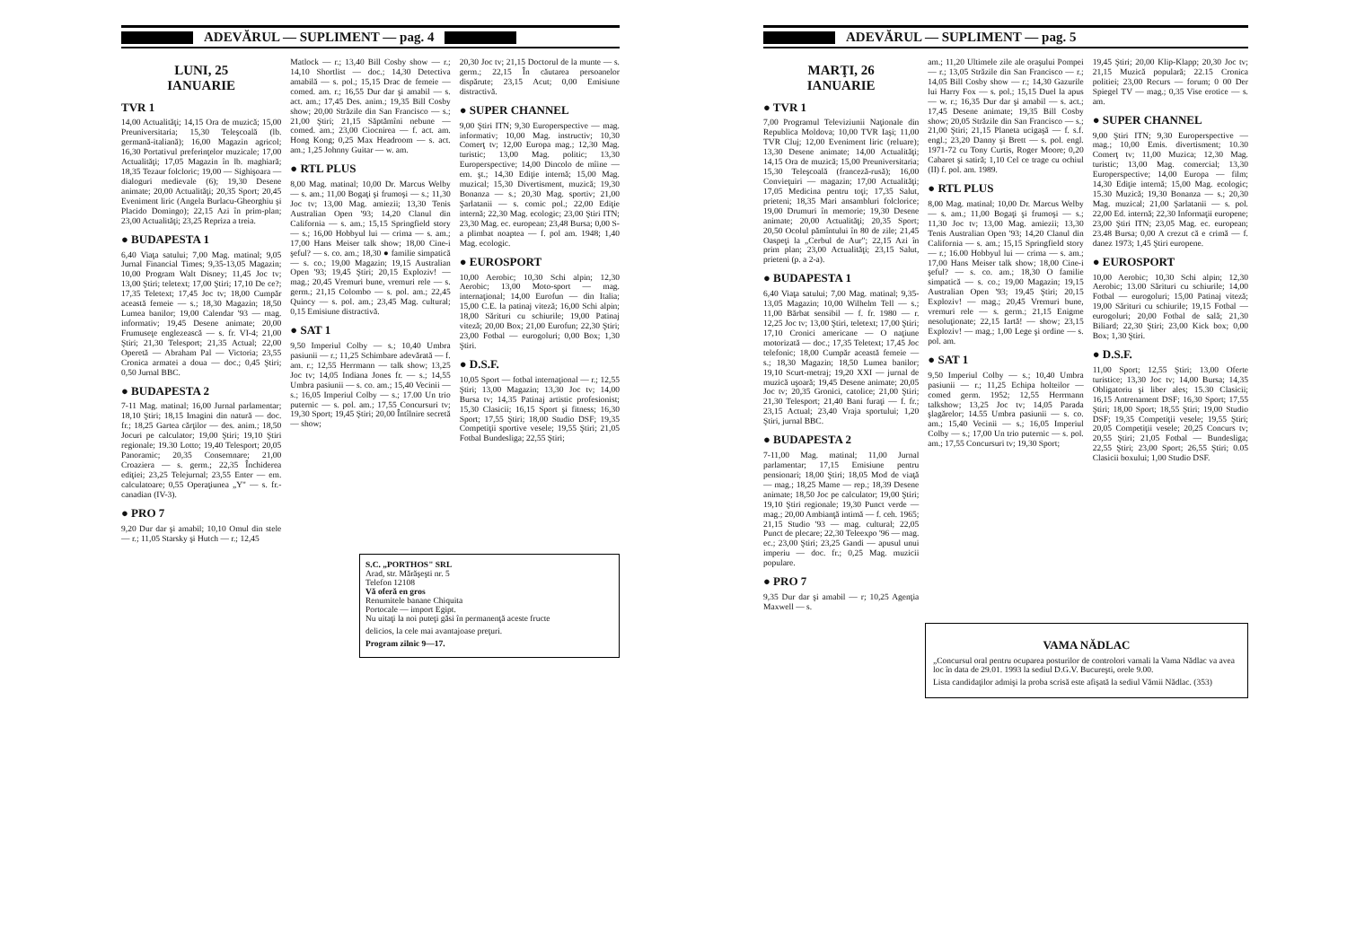ADEVĂRUL — SUPLIMENT — pag. 4
LUNI, 25
IANUARIE
TVR 1
14,00 Actualităţi; 14,15 Ora de muzică; 15,00 Preuniversitaria; 15,30 Teleşcoală (lb. germană-italiană); 16,00 Magazin agricol; 16,30 Portativul preferinţelor muzicale; 17,00 Actualităţi; 17,05 Magazin în lb. maghiară; 18,35 Tezaur folcloric; 19,00 — Sighişoara — dialoguri medievale (6); 19,30 Desene animate; 20,00 Actualităţi; 20,35 Sport; 20,45 Eveniment liric (Angela Burlacu-Gheorghiu şi Placido Domingo); 22,15 Azi în prim-plan; 23,00 Actualităţi; 23,25 Repriza a treia.
● BUDAPESTA 1
6,40 Viaţa satului; 7,00 Mag. matinal; 9,05 Jurnal Financial Times; 9,35-13,05 Magazin; 10,00 Program Walt Disney; 11,45 Joc tv; 13,00 Ştiri; teletext; 17,00 Ştiri; 17,10 De ce?; 17,35 Teletext; 17,45 Joc tv; 18,00 Cumpăr această femeie — s.; 18,30 Magazin; 18,50 Lumea banilor; 19,00 Calendar '93 — mag. informativ; 19,45 Desene animate; 20,00 Frumuseţe englezească — s. fr. VI-4; 21,00 Ştiri; 21,30 Telesport; 21,35 Actual; 22,00 Operetă — Abraham Pal — Victoria; 23,55 Cronica armatei a doua — doc.; 0,45 Ştiri; 0,50 Jurnal BBC.
● BUDAPESTA 2
7-11 Mag. matinal; 16,00 Jurnal parlamentar; 18,10 Ştiri; 18,15 Imagini din natură — doc. fr.; 18,25 Gartea cărţilor — des. anim.; 18,50 Jocuri pe calculator; 19,00 Ştiri; 19,10 Ştiri regionale; 19.30 Lotto; 19,40 Telesport; 20,05 Panoramic; 20,35 Consemnare; 21,00 Croaziera — s. germ.; 22,35 Închiderea ediţiei; 23,25 Telejurnal; 23,55 Enter — em. calculatoare; 0,55 Operaţiunea „Y" — s. fr.-canadian (IV-3).
● PRO 7
9,20 Dur dar şi amabil; 10,10 Omul din stele — r.; 11,05 Starsky şi Hutch — r.; 12,45
Matlock — r.; 13,40 Bill Cosby show — r.; 14,10 Shortlist — doc.; 14,30 Detectiva amabilă — s. pol.; 15,15 Drac de femeie — comed. am. r.; 16,55 Dur dar şi amabil — s. act. am.; 17,45 Des. anim.; 19,35 Bill Cosby show; 20,00 Străzile din San Francisco — s.; 21,00 Ştiri; 21,15 Săptămîni nebune — comed. am.; 23,00 Ciocnirea — f. act. am. Hong Kong; 0,25 Max Headroom — s. act. am.; 1,25 Johnny Guitar — w. am.
● RTL PLUS
8,00 Mag. matinal; 10,00 Dr. Marcus Welby — s. am.; 11,00 Bogaţi şi frumoşi — s.; 11,30 Joc tv; 13,00 Mag. amiezii; 13,30 Tenis Australian Open '93; 14,20 Clanul din California — s. am.; 15,15 Springfield story — s.; 16,00 Hobbyul lui — crima — s. am.; 17,00 Hans Meiser talk show; 18,00 Cine-i şeful? — s. co. am.; 18,30 ● familie simpatică — s. co.; 19,00 Magazin; 19,15 Australian Open '93; 19,45 Ştiri; 20,15 Exploziv! — mag.; 20,45 Vremuri bune, vremuri rele — s. germ.; 21,15 Colombo — s. pol. am.; 22,45 Quincy — s. pol. am.; 23,45 Mag. cultural; 0,15 Emisiune distractivă.
● SAT 1
9,50 Imperiul Colby — s.; 10,40 Umbra pasiunii — r.; 11,25 Schimbare adevărată — f. am. r.; 12,55 Herrmann — talk show; 13,25 Joc tv; 14,05 Indiana Jones fr. — s.; 14,55 Umbra pasiunii — s. co. am.; 15,40 Vecinii — s.; 16,05 Imperiul Colby — s.; 17.00 Un trio puternic — s. pol. am.; 17,55 Concursuri tv; 19,30 Sport; 19,45 Ştiri; 20,00 Întîlnire secretă — show;
20,30 Joc tv; 21,15 Doctorul de la munte — s. germ.; 22,15 În căutarea persoanelor dispărute; 23,15 Acut; 0,00 Emisiune distractivă.
● SUPER CHANNEL
9,00 Ştiri ITN; 9,30 Europerspective — mag. informativ; 10,00 Mag. instructiv; 10,30 Comerţ tv; 12,00 Europa mag.; 12,30 Mag. turistic; 13,00 Mag. politic; 13,30 Europerspective; 14,00 Dincolo de mîine — em. şt.; 14,30 Ediţie internă; 15,00 Mag. muzical; 15,30 Divertisment, muzică; 19,30 Bonanza — s.; 20,30 Mag. sportiv; 21,00 Şarlatanii — s. comic pol.; 22,00 Ediţie internă; 22,30 Mag. ecologic; 23,00 Ştiri ITN; 23,30 Mag. ec. european; 23,48 Bursa; 0,00 S-a plimbat noaptea — f. pol am. 1948; 1,40 Mag. ecologic.
● EUROSPORT
10,00 Aerobic; 10,30 Schi alpin; 12,30 Aerobic; 13,00 Moto-sport — mag. internaţional; 14,00 Eurofun — din Italia; 15,00 C.E. la patinaj viteză; 16,00 Schi alpin; 18,00 Sărituri cu schiurile; 19,00 Patinaj viteză; 20,00 Box; 21,00 Eurofun; 22,30 Ştiri; 23,00 Fotbal — eurogoluri; 0,00 Box; 1,30 Ştiri.
● D.S.F.
10,05 Sport — fotbal internaţional — r.; 12,55 Ştiri; 13,00 Magazin; 13,30 Joc tv; 14,00 Bursa tv; 14,35 Patinaj artistic profesionist; 15,30 Clasicii; 16,15 Sport şi fitness; 16,30 Sport; 17,55 Ştiri; 18,00 Studio DSF; 19,35 Competiţii sportive vesele; 19,55 Ştiri; 21,05 Fotbal Bundesliga; 22,55 Ştiri;
S.C. „PORTHOS" SRL
Arad, str. Mărăşeşti nr. 5
Telefon 12108
Vă oferă en gros
Renumitele banane Chiquita
Portocale — import Egipt.
Nu uitaţi la noi puteţi găsi în permanenţă aceste fructe
delicios, la cele mai avantajoase preţuri.
Program zilnic 9—17.
ADEVĂRUL — SUPLIMENT — pag. 5
MARŢI, 26
IANUARIE
● TVR 1
7,00 Programul Televiziunii Naţionale din Republica Moldova; 10,00 TVR Iaşi; 11,00 TVR Cluj; 12,00 Eveniment liric (reluare); 13,30 Desene animate; 14,00 Actualităţi; 14,15 Ora de muzică; 15,00 Preuniversitaria; 15,30 Teleşcoală (franceză-rusă); 16,00 Convieţuiri — magazin; 17,00 Actualităţi; 17,05 Medicina pentru toţi; 17,35 Salut, prieteni; 18,35 Mari ansambluri folclorice; 19,00 Drumuri în memorie; 19,30 Desene animate; 20,00 Actualităţi; 20,35 Sport; 20,50 Ocolul pămîntului în 80 de zile; 21,45 Oaspeţi la „Cerbul de Aur"; 22,15 Azi în prim plan; 23,00 Actualităţi; 23,15 Salut, prieteni (p. a 2-a).
● BUDAPESTA 1
6,40 Viaţa satului; 7,00 Mag. matinal; 9,35-13,05 Magazin; 10,00 Wilhelm Tell — s.; 11,00 Bărbat sensibil — f. fr. 1980 — r. 12,25 Joc tv; 13,00 Ştiri, teletext; 17,00 Ştiri; 17,10 Cronici americane — O naţiune motorizată — doc.; 17,35 Teletext; 17,45 Joc telefonic; 18,00 Cumpăr această femeie — s.; 18,30 Magazin; 18,50 Lumea banilor; 19,10 Scurt-metraj; 19,20 XXI — jurnal de muzică uşoară; 19,45 Desene animate; 20,05 Joc tv; 20,35 Gronici, catolice; 21,00 Ştiri; 21,30 Telesport; 21,40 Bani furaţi — f. fr.; 23,15 Actual; 23,40 Vraja sportului; 1,20 Ştiri, jurnal BBC.
● BUDAPESTA 2
7-11,00 Mag. matinal; 11,00 Jurnal parlamentar; 17,15 Emisiune pentru pensionari; 18,00 Ştiri; 18,05 Mod de viaţă — mag.; 18,25 Mame — rep.; 18,39 Desene animate; 18,50 Joc pe calculator; 19,00 Ştiri; 19,10 Ştiri regionale; 19,30 Punct verde — mag.; 20,00 Ambianţă intimă — f. ceh. 1965; 21,15 Studio '93 — mag. cultural; 22,05 Punct de plecare; 22,30 Teleexpo '96 — mag. ec.; 23,00 Ştiri; 23,25 Gandi — apusul unui imperiu — doc. fr.; 0,25 Mag. muzicii populare.
● PRO 7
9,35 Dur dar şi amabil — r; 10,25 Agenţia Maxwell — s.
am.; 11,20 Ultimele zile ale oraşului Pompei — r.; 13,05 Străzile din San Francisco — r.; 14,05 Bill Cosby show — r.; 14,30 Gazurile lui Harry Fox — s. pol.; 15,15 Duel la apus — w. r.; 16,35 Dur dar şi amabil — s. act.; 17,45 Desene animate; 19,35 Bill Cosby show; 20,05 Străzile din San Francisco — s.; 21,00 Ştiri; 21,15 Planeta ucigaşă — f. s.f. engl.; 23,20 Danny şi Brett — s. pol. engl. 1971-72 cu Tony Curtis, Roger Moore; 0,20 Cabaret şi satiră; 1,10 Cel ce trage cu ochiul (II) f. pol. am. 1989.
● RTL PLUS
8,00 Mag. matinal; 10,00 Dr. Marcus Welby — s. am.; 11,00 Bogaţi şi frumoşi — s.; 11,30 Joc tv; 13,00 Mag. amiezii; 13,30 Tenis Australian Open '93; 14,20 Clanul din California — s. am.; 15,15 Springfield story — r.; 16.00 Hobbyul lui — crima — s. am.; 17,00 Hans Meiser talk show; 18,00 Cine-i şeful? — s. co. am.; 18,30 O familie simpatică — s. co.; 19,00 Magazin; 19,15 Australian Open '93; 19,45 Ştiri; 20,15 Exploziv! — mag.; 20,45 Vremuri bune, vremuri rele — s. germ.; 21,15 Enigme nesoluţionate; 22,15 Iartă! — show; 23,15 Exploziv! — mag.; 1,00 Lege şi ordine — s. pol. am.
● SAT 1
9,50 Imperiul Colby — s.; 10,40 Umbra pasiunii — r.; 11,25 Echipa holteilor — comed germ. 1952; 12,55 Herrmann talkshow; 13,25 Joc tv; 14,05 Parada şlagărelor; 14.55 Umbra pasiunii — s. co. am.; 15,40 Vecinii — s.; 16,05 Imperiul Colby — s.; 17,00 Un trio puternic — s. pol. am.; 17,55 Concursuri tv; 19,30 Sport;
19,45 Ştiri; 20,00 Klip-Klapp; 20,30 Joc tv; 21,15 Muzică populară; 22.15 Cronica politiei; 23,00 Recurs — forum; 0 00 Der Spiegel TV — mag.; 0,35 Vise erotice — s. am.
● SUPER CHANNEL
9,00 Ştiri ITN; 9,30 Europerspective — mag.; 10,00 Emis. divertisment; 10.30 Comerţ tv; 11,00 Muzica; 12,30 Mag. turistic; 13,00 Mag. comercial; 13,30 Europerspective; 14,00 Europa — film; 14,30 Ediţie internă; 15,00 Mag. ecologic; 15.30 Muzică; 19,30 Bonanza — s.; 20,30 Mag. muzical; 21,00 Şarlatanii — s. pol. 22,00 Ed. internă; 22,30 Informaţii europene; 23,00 Ştiri ITN; 23,05 Mag. ec. european; 23.48 Bursa; 0,00 A crezut că e crimă — f. danez 1973; 1,45 Ştiri europene.
● EUROSPORT
10,00 Aerobic; 10,30 Schi alpin; 12,30 Aerobic; 13.00 Sărituri cu schiurile; 14,00 Fotbal — eurogoluri; 15,00 Patinaj viteză; 19,00 Sărituri cu schiurile; 19,15 Fotbal — eurogoluri; 20,00 Fotbal de sală; 21,30 Biliard; 22,30 Ştiri; 23,00 Kick box; 0,00 Box; 1,30 Ştiri.
● D.S.F.
11,00 Sport; 12,55 Ştiri; 13,00 Oferte turistice; 13,30 Joc tv; 14,00 Bursa; 14,35 Obligatoriu şi liber ales; 15.30 Clasicii; 16,15 Antrenament DSF; 16,30 Sport; 17,55 Ştiri; 18,00 Sport; 18,55 Ştiri; 19,00 Studio DSF; 19,35 Competiţii vesele; 19,55 Ştiri; 20,05 Competiţii vesele; 20,25 Concurs tv; 20,55 Ştiri; 21,05 Fotbal — Bundesliga; 22,55 Ştiri; 23,00 Sport; 26,55 Ştiri; 0.05 Clasicii boxului; 1,00 Studio DSF.
VAMA NĂDLAC
„Concursul oral pentru ocuparea posturilor de controlori vamali la Vama Nădlac va avea loc în data de 29.01. 1993 la sediul D.G.V. Bucureşti, orele 9.00.
Lista candidaţilor admişi la proba scrisă este afişată la sediul Vămii Nădlac. (353)